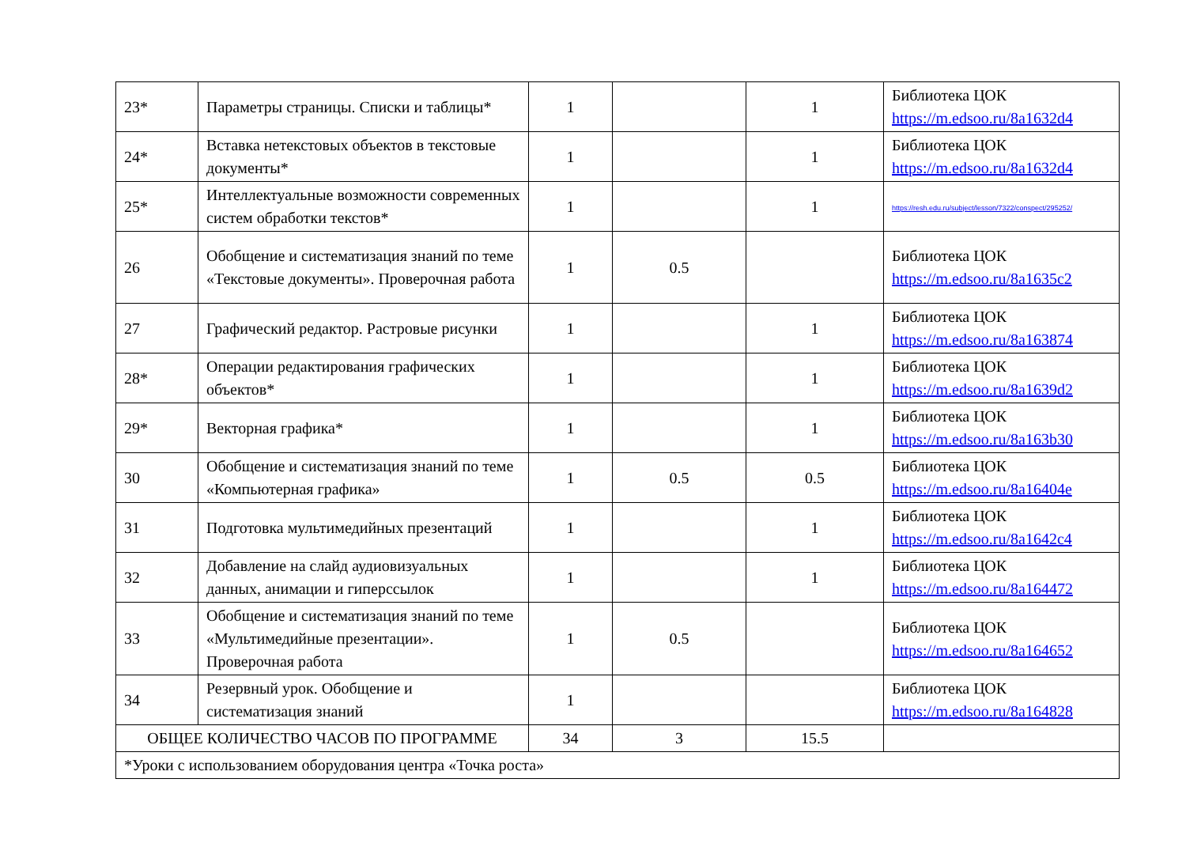| 23* | Параметры страницы. Списки и таблицы* | 1 | | 1 | Библиотека ЦОК https://m.edsoo.ru/8a1632d4 |
| 24* | Вставка нетекстовых объектов в текстовые документы* | 1 | | 1 | Библиотека ЦОК https://m.edsoo.ru/8a1632d4 |
| 25* | Интеллектуальные возможности современных систем обработки текстов* | 1 | | 1 | https://resh.edu.ru/subject/lesson/7322/conspect/295252/ |
| 26 | Обобщение и систематизация знаний по теме «Текстовые документы». Проверочная работа | 1 | 0.5 | | Библиотека ЦОК https://m.edsoo.ru/8a1635c2 |
| 27 | Графический редактор. Растровые рисунки | 1 | | 1 | Библиотека ЦОК https://m.edsoo.ru/8a163874 |
| 28* | Операции редактирования графических объектов* | 1 | | 1 | Библиотека ЦОК https://m.edsoo.ru/8a1639d2 |
| 29* | Векторная графика* | 1 | | 1 | Библиотека ЦОК https://m.edsoo.ru/8a163b30 |
| 30 | Обобщение и систематизация знаний по теме «Компьютерная графика» | 1 | 0.5 | 0.5 | Библиотека ЦОК https://m.edsoo.ru/8a16404e |
| 31 | Подготовка мультимедийных презентаций | 1 | | 1 | Библиотека ЦОК https://m.edsoo.ru/8a1642c4 |
| 32 | Добавление на слайд аудиовизуальных данных, анимации и гиперссылок | 1 | | 1 | Библиотека ЦОК https://m.edsoo.ru/8a164472 |
| 33 | Обобщение и систематизация знаний по теме «Мультимедийные презентации». Проверочная работа | 1 | 0.5 | | Библиотека ЦОК https://m.edsoo.ru/8a164652 |
| 34 | Резервный урок. Обобщение и систематизация знаний | 1 | | | Библиотека ЦОК https://m.edsoo.ru/8a164828 |
| ОБЩЕЕ КОЛИЧЕСТВО ЧАСОВ ПО ПРОГРАММЕ | | 34 | 3 | 15.5 | |
| *Уроки с использованием оборудования центра «Точка роста» | | | | | |